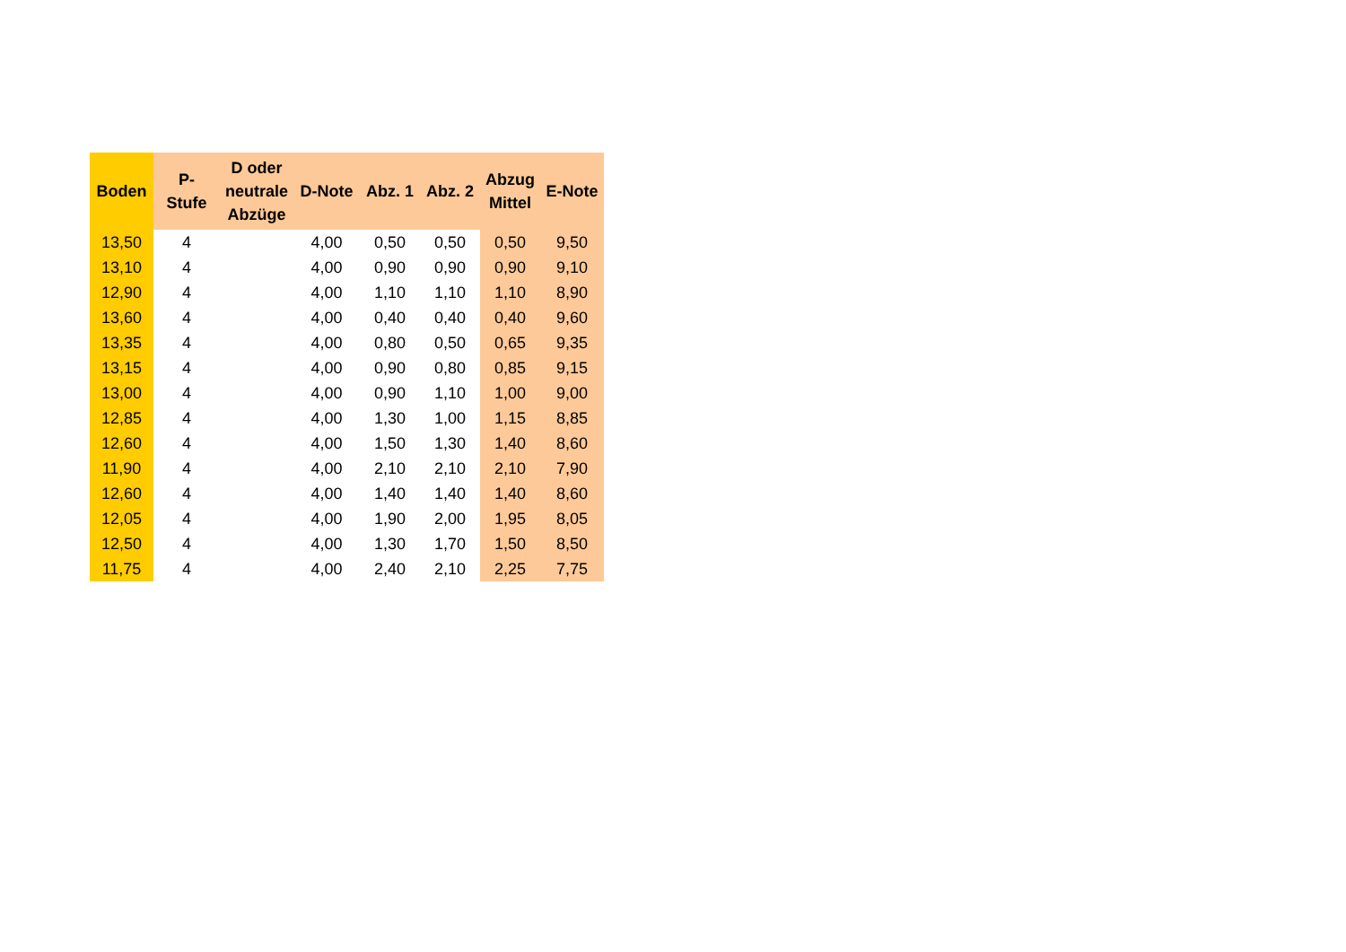| Boden | P- Stufe | D oder neutrale Abzüge | D-Note | Abz. 1 | Abz. 2 | Abzug Mittel | E-Note |
| --- | --- | --- | --- | --- | --- | --- | --- |
| 13,50 | 4 | | 4,00 | 0,50 | 0,50 | 0,50 | 9,50 |
| 13,10 | 4 | | 4,00 | 0,90 | 0,90 | 0,90 | 9,10 |
| 12,90 | 4 | | 4,00 | 1,10 | 1,10 | 1,10 | 8,90 |
| 13,60 | 4 | | 4,00 | 0,40 | 0,40 | 0,40 | 9,60 |
| 13,35 | 4 | | 4,00 | 0,80 | 0,50 | 0,65 | 9,35 |
| 13,15 | 4 | | 4,00 | 0,90 | 0,80 | 0,85 | 9,15 |
| 13,00 | 4 | | 4,00 | 0,90 | 1,10 | 1,00 | 9,00 |
| 12,85 | 4 | | 4,00 | 1,30 | 1,00 | 1,15 | 8,85 |
| 12,60 | 4 | | 4,00 | 1,50 | 1,30 | 1,40 | 8,60 |
| 11,90 | 4 | | 4,00 | 2,10 | 2,10 | 2,10 | 7,90 |
| 12,60 | 4 | | 4,00 | 1,40 | 1,40 | 1,40 | 8,60 |
| 12,05 | 4 | | 4,00 | 1,90 | 2,00 | 1,95 | 8,05 |
| 12,50 | 4 | | 4,00 | 1,30 | 1,70 | 1,50 | 8,50 |
| 11,75 | 4 | | 4,00 | 2,40 | 2,10 | 2,25 | 7,75 |